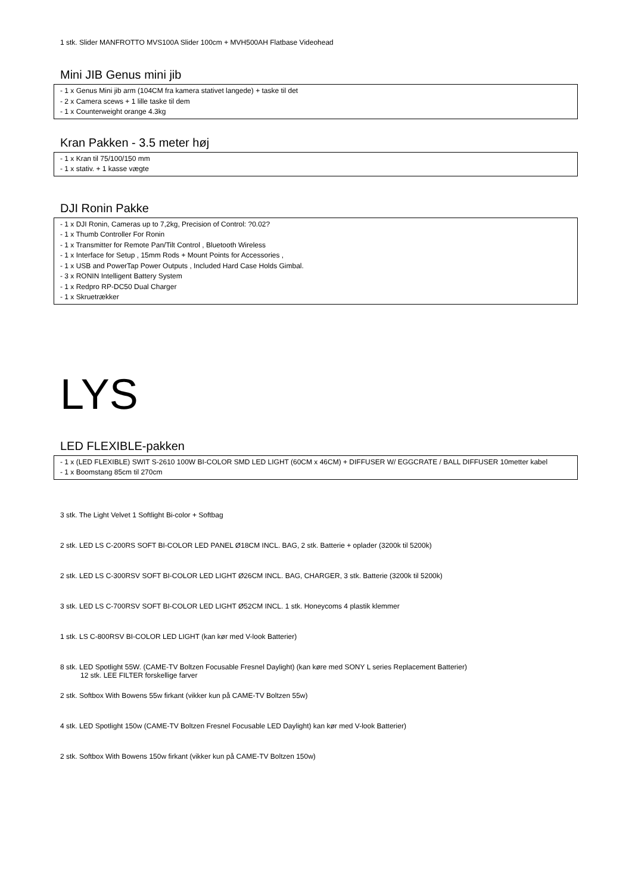1 stk. Slider MANFROTTO MVS100A Slider 100cm + MVH500AH Flatbase Videohead
Mini JIB Genus mini jib
- 1 x Genus Mini jib arm (104CM fra kamera stativet langede) + taske til det
- 2 x Camera scews + 1 lille taske til dem
- 1 x Counterweight orange 4.3kg
Kran Pakken - 3.5 meter høj
- 1 x Kran til 75/100/150 mm
- 1 x stativ. + 1 kasse vægte
DJI Ronin Pakke
- 1 x DJI Ronin, Cameras up to 7,2kg, Precision of Control: ?0.02?
- 1 x Thumb Controller For Ronin
- 1 x Transmitter for Remote Pan/Tilt Control , Bluetooth Wireless
- 1 x Interface for Setup , 15mm Rods + Mount Points for Accessories ,
- 1 x USB and PowerTap Power Outputs , Included Hard Case Holds Gimbal.
- 3 x RONIN Intelligent Battery System
- 1 x Redpro RP-DC50 Dual Charger
- 1 x Skruetrækker
LYS
LED FLEXIBLE-pakken
- 1 x (LED FLEXIBLE) SWIT S-2610 100W BI-COLOR SMD LED LIGHT (60CM x 46CM) + DIFFUSER W/ EGGCRATE / BALL DIFFUSER 10metter kabel
- 1 x Boomstang 85cm til 270cm
3 stk. The Light Velvet 1 Softlight Bi-color + Softbag
2 stk. LED LS C-200RS SOFT BI-COLOR LED PANEL Ø18CM INCL. BAG, 2 stk. Batterie + oplader (3200k til 5200k)
2 stk. LED LS C-300RSV SOFT BI-COLOR LED LIGHT Ø26CM INCL. BAG, CHARGER, 3 stk. Batterie (3200k til 5200k)
3 stk. LED LS C-700RSV SOFT BI-COLOR LED LIGHT Ø52CM INCL. 1 stk. Honeycoms 4 plastik klemmer
1 stk. LS C-800RSV BI-COLOR LED LIGHT (kan kør med V-look Batterier)
8 stk. LED Spotlight 55W. (CAME-TV Boltzen Focusable Fresnel Daylight) (kan køre med SONY L series Replacement Batterier)
12 stk. LEE FILTER forskellige farver
2 stk. Softbox With Bowens 55w firkant (vikker kun på CAME-TV Boltzen 55w)
4 stk. LED Spotlight 150w (CAME-TV Boltzen Fresnel Focusable LED Daylight) kan kør med V-look Batterier)
2 stk. Softbox With Bowens 150w firkant (vikker kun på CAME-TV Boltzen 150w)